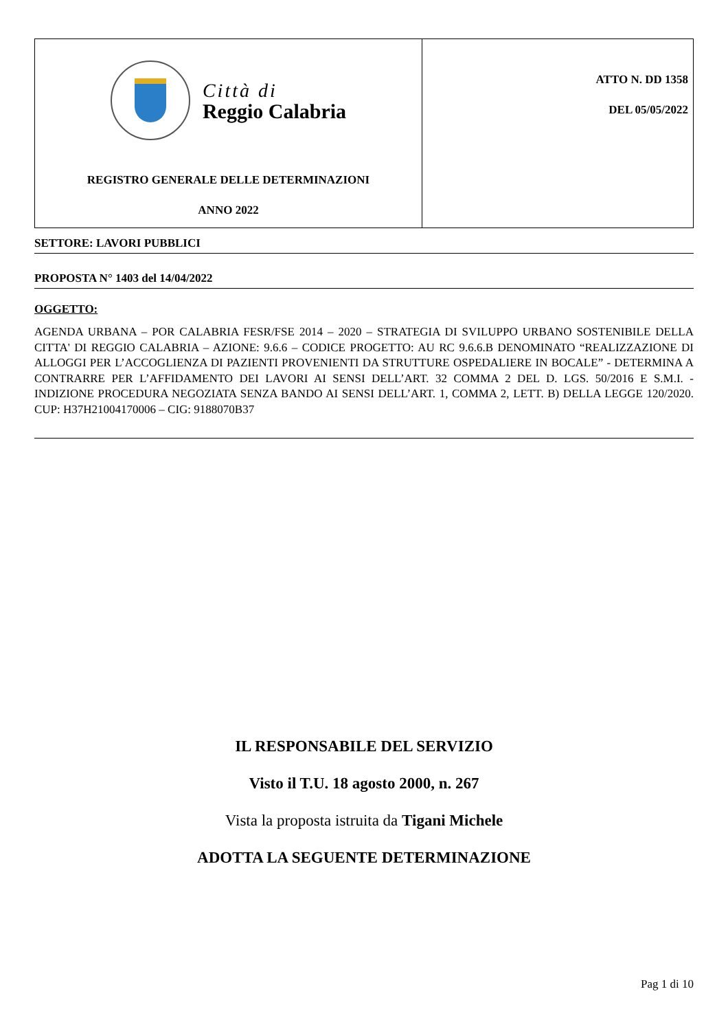| Città di Reggio Calabria REGISTRO GENERALE DELLE DETERMINAZIONI ANNO 2022 | ATTO N. DD 1358 DEL 05/05/2022 |
SETTORE: LAVORI PUBBLICI
PROPOSTA N° 1403 del 14/04/2022
OGGETTO:
AGENDA URBANA – POR CALABRIA FESR/FSE 2014 – 2020 – STRATEGIA DI SVILUPPO URBANO SOSTENIBILE DELLA CITTA' DI REGGIO CALABRIA – AZIONE: 9.6.6 – CODICE PROGETTO: AU RC 9.6.6.B DENOMINATO “REALIZZAZIONE DI ALLOGGI PER L’ACCOGLIENZA DI PAZIENTI PROVENIENTI DA STRUTTURE OSPEDALIERE IN BOCALE” - DETERMINA A CONTRARRE PER L’AFFIDAMENTO DEI LAVORI AI SENSI DELL’ART. 32 COMMA 2 DEL D. LGS. 50/2016 E S.M.I. - INDIZIONE PROCEDURA NEGOZIATA SENZA BANDO AI SENSI DELL’ART. 1, COMMA 2, LETT. B) DELLA LEGGE 120/2020. CUP: H37H21004170006 – CIG: 9188070B37
IL RESPONSABILE DEL SERVIZIO
Visto il T.U. 18 agosto 2000, n. 267
Vista la proposta istruita da Tigani Michele
ADOTTA LA SEGUENTE DETERMINAZIONE
Pag 1 di 10